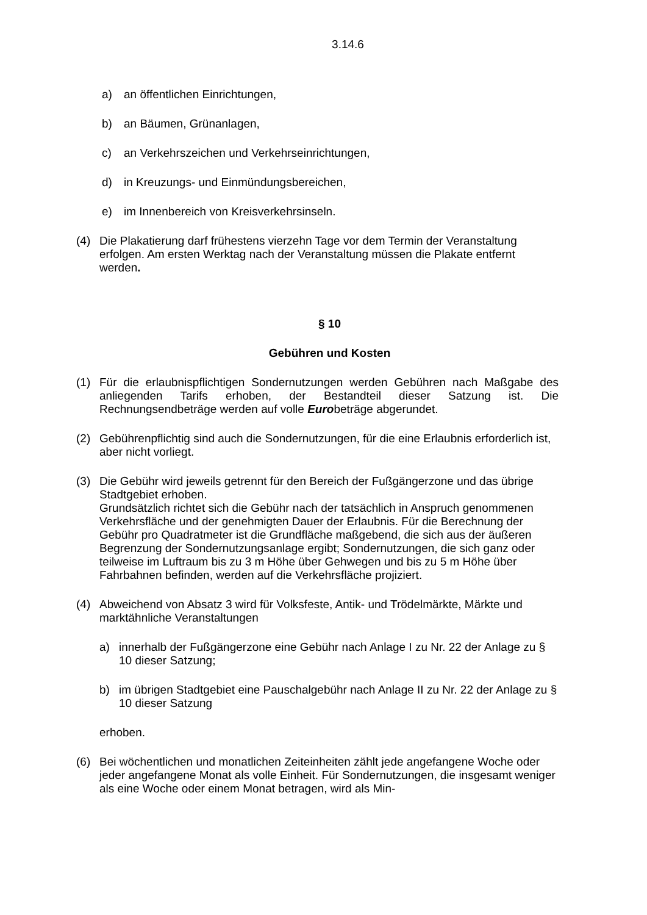3.14.6
a) an öffentlichen Einrichtungen,
b) an Bäumen, Grünanlagen,
c) an Verkehrszeichen und Verkehrseinrichtungen,
d) in Kreuzungs- und Einmündungsbereichen,
e) im Innenbereich von Kreisverkehrsinseln.
(4) Die Plakatierung darf frühestens vierzehn Tage vor dem Termin der Veranstaltung erfolgen. Am ersten Werktag nach der Veranstaltung müssen die Plakate entfernt werden.
§ 10
Gebühren und Kosten
(1) Für die erlaubnispflichtigen Sondernutzungen werden Gebühren nach Maßgabe des anliegenden Tarifs erhoben, der Bestandteil dieser Satzung ist. Die Rechnungsendbeträge werden auf volle Eurobeträge abgerundet.
(2) Gebührenpflichtig sind auch die Sondernutzungen, für die eine Erlaubnis erforderlich ist, aber nicht vorliegt.
(3) Die Gebühr wird jeweils getrennt für den Bereich der Fußgängerzone und das übrige Stadtgebiet erhoben.
Grundsätzlich richtet sich die Gebühr nach der tatsächlich in Anspruch genommenen Verkehrsfläche und der genehmigten Dauer der Erlaubnis. Für die Berechnung der Gebühr pro Quadratmeter ist die Grundfläche maßgebend, die sich aus der äußeren Begrenzung der Sondernutzungsanlage ergibt; Sondernutzungen, die sich ganz oder teilweise im Luftraum bis zu 3 m Höhe über Gehwegen und bis zu 5 m Höhe über Fahrbahnen befinden, werden auf die Verkehrsfläche projiziert.
(4) Abweichend von Absatz 3 wird für Volksfeste, Antik- und Trödelmärkte, Märkte und marktähnliche Veranstaltungen
a) innerhalb der Fußgängerzone eine Gebühr nach Anlage I zu Nr. 22 der Anlage zu § 10 dieser Satzung;
b) im übrigen Stadtgebiet eine Pauschalgebühr nach Anlage II zu Nr. 22 der Anlage zu § 10 dieser Satzung
erhoben.
(6) Bei wöchentlichen und monatlichen Zeiteinheiten zählt jede angefangene Woche oder jeder angefangene Monat als volle Einheit. Für Sondernutzungen, die insgesamt weniger als eine Woche oder einem Monat betragen, wird als Min-